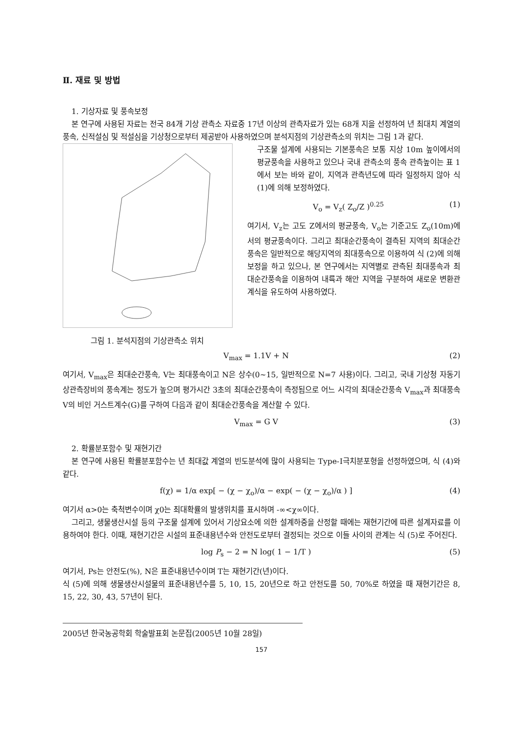Ⅱ. 재료 및 방법
1. 기상자료 및 풍속보정
본 연구에 사용된 자료는 전국 84개 기상 관측소 자료중 17년 이상의 관측자료가 있는 68개 지을 선정하여 년 최대치 계열의 풍속, 신적설심 및 적설심을 기상청으로부터 제공받아 사용하였으며 분석지점의 기상관측소의 위치는 그림 1과 같다.
그림 1. 분석지점의 기상관측소 위치
구조물 설계에 사용되는 기본풍속은 보통 지상 10m 높이에서의 평균풍속을 사용하고 있으나 국내 관측소의 풍속 관측높이는 표 1에서 보는 바와 같이, 지역과 관측년도에 따라 일정하지 않아 식 (1)에 의해 보정하였다.
V<sub>o</sub> = V<sub>z</sub>( Z<sub>o</sub>/Z )<sup>0.25</sup> (1)
여기서, V<sub>z</sub>는 고도 Z에서의 평균풍속, V<sub>o</sub>는 기준고도 Z<sub>o</sub>(10m)에서의 평균풍속이다. 그리고 최대순간풍속이 결측된 지역의 최대순간풍속은 일반적으로 해당지역의 최대풍속으로 이용하여 식 (2)에 의해 보정을 하고 있으나, 본 연구에서는 지역별로 관측된 최대풍속과 최대순간풍속을 이용하여 내륙과 해안 지역을 구분하여 새로운 변환관계식을 유도하여 사용하였다.
V<sub>max</sub> = 1.1V + N (2)
여기서, V<sub>max</sub>은 최대순간풍속, V는 최대풍속이고 N은 상수(0~15, 일반적으로 N=7 사용)이다. 그리고, 국내 기상청 자동기상관측장비의 풍속계는 정도가 높으며 평가시간 3초의 최대순간풍속이 측정됨으로 어느 시각의 최대순간풍속 V<sub>max</sub>과 최대풍속 V의 비인 거스트계수(G)를 구하여 다음과 같이 최대순간풍속을 계산할 수 있다.
V<sub>max</sub> = G V (3)
2. 확률분포함수 및 재현기간
본 연구에 사용된 확률분포함수는 년 최대값 계열의 빈도분석에 많이 사용되는 Type-Ⅰ극치분포형을 선정하였으며, 식 (4)와 같다.
f(χ) = 1/α exp[ − (χ − χ<sub>o</sub>)/α − exp( − (χ − χ<sub>o</sub>)/α ) ] (4)
여기서 α>0는 축척변수이며 χ0는 최대확률의 발생위치를 표시하며 -∞<χ∞이다.
그리고, 생물생산시설 등의 구조물 설계에 있어서 기상요소에 의한 설계하중을 산정할 때에는 재현기간에 따른 설계자료를 이용하여야 한다. 이때, 재현기간은 시설의 표준내용년수와 안전도로부터 결정되는 것으로 이들 사이의 관계는 식 (5)로 주어진다.
log P<sub>s</sub> − 2 = N log( 1 − 1/T ) (5)
여기서, Ps는 안전도(%), N은 표준내용년수이며 T는 재현기간(년)이다.
식 (5)에 의해 생물생산시설물의 표준내용년수를 5, 10, 15, 20년으로 하고 안전도를 50, 70%로 하였을 때 재현기간은 8, 15, 22, 30, 43, 57년이 된다.
2005년 한국농공학회 학술발표회 논문집(2005년 10월 28일)
157